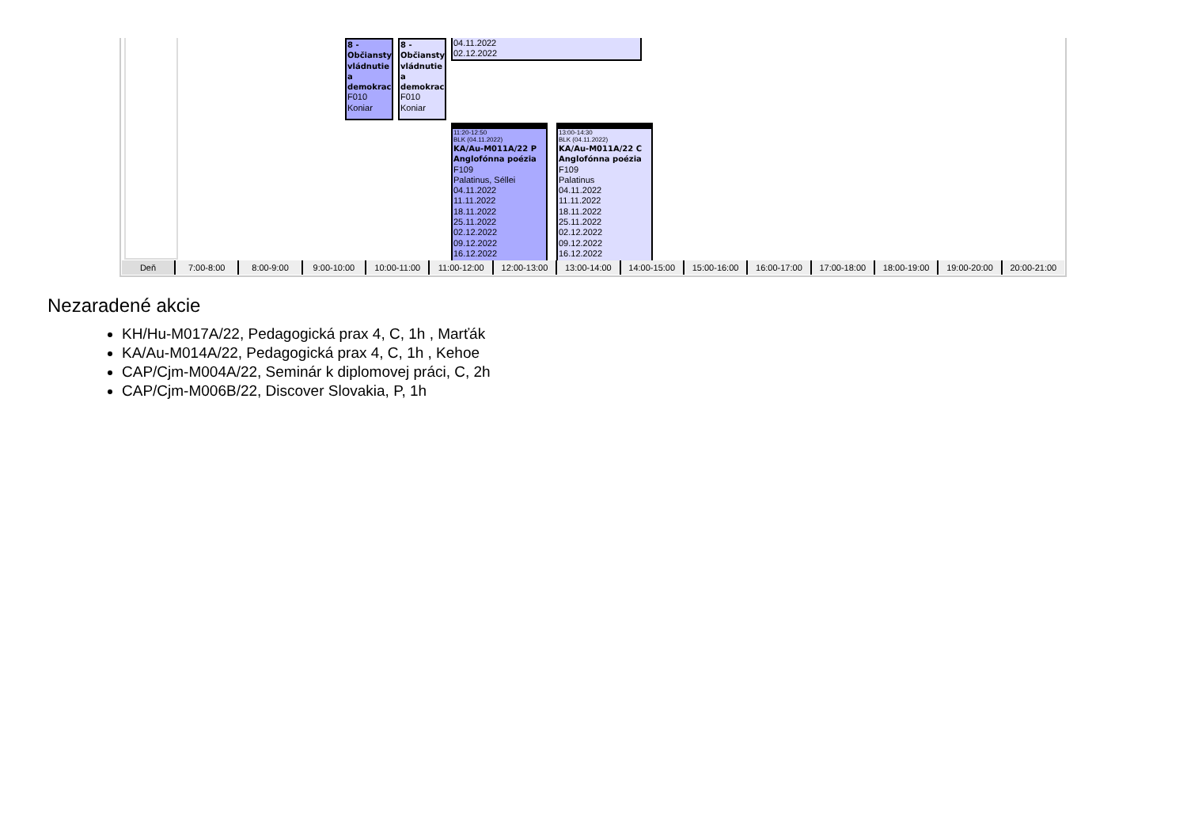8 -
Občiansty
vládnutie
a
demokrac
F010
Koniar
8 -
Občiansty
vládnutie
a
demokrac
F010
Koniar
04.11.2022
02.12.2022
11:20-12:50
BLK (04.11.2022)
KA/Au-M011A/22 P
Anglofónna poézia
F109
Palatinus, Séllei
04.11.2022
11.11.2022
18.11.2022
25.11.2022
02.12.2022
09.12.2022
16.12.2022
13:00-14:30
BLK (04.11.2022)
KA/Au-M011A/22 C
Anglofónna poézia
F109
Palatinus
04.11.2022
11.11.2022
18.11.2022
25.11.2022
02.12.2022
09.12.2022
16.12.2022
Deň 7:00-8:00 8:00-9:00 9:00-10:00 10:00-11:00 11:00-12:00 12:00-13:00 13:00-14:00 14:00-15:00 15:00-16:00 16:00-17:00 17:00-18:00 18:00-19:00 19:00-20:00 20:00-21:00
Nezaradené akcie
KH/Hu-M017A/22, Pedagogická prax 4, C, 1h , Marťák
KA/Au-M014A/22, Pedagogická prax 4, C, 1h , Kehoe
CAP/Cjm-M004A/22, Seminár k diplomovej práci, C, 2h
CAP/Cjm-M006B/22, Discover Slovakia, P, 1h